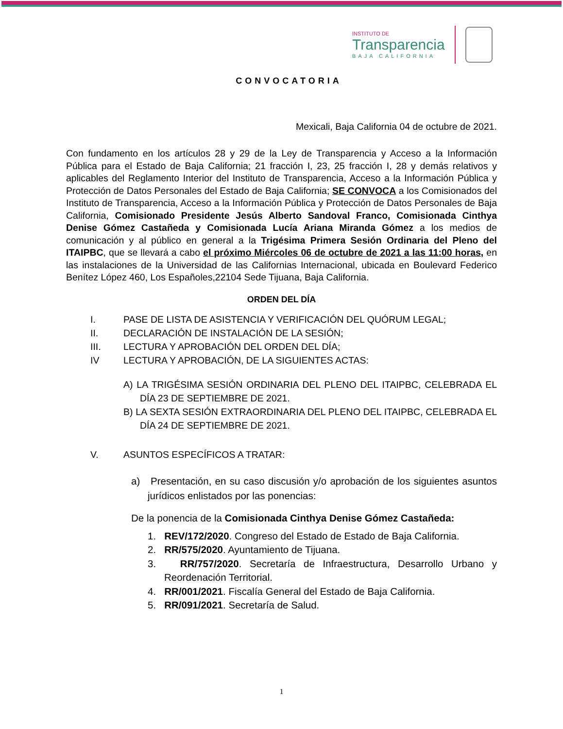INSTITUTO DE
Transparencia
BAJA CALIFORNIA
CONVOCATORIA
Mexicali, Baja California 04 de octubre de 2021.
Con fundamento en los artículos 28 y 29 de la Ley de Transparencia y Acceso a la Información Pública para el Estado de Baja California; 21 fracción I, 23, 25 fracción I, 28 y demás relativos y aplicables del Reglamento Interior del Instituto de Transparencia, Acceso a la Información Pública y Protección de Datos Personales del Estado de Baja California; SE CONVOCA a los Comisionados del Instituto de Transparencia, Acceso a la Información Pública y Protección de Datos Personales de Baja California, Comisionado Presidente Jesús Alberto Sandoval Franco, Comisionada Cinthya Denise Gómez Castañeda y Comisionada Lucía Ariana Miranda Gómez a los medios de comunicación y al público en general a la Trigésima Primera Sesión Ordinaria del Pleno del ITAIPBC, que se llevará a cabo el próximo Miércoles 06 de octubre de 2021 a las 11:00 horas, en las instalaciones de la Universidad de las Californias Internacional, ubicada en Boulevard Federico Benítez López 460, Los Españoles,22104 Sede Tijuana, Baja California.
ORDEN DEL DÍA
I. PASE DE LISTA DE ASISTENCIA Y VERIFICACIÓN DEL QUÓRUM LEGAL;
II. DECLARACIÓN DE INSTALACIÓN DE LA SESIÓN;
III. LECTURA Y APROBACIÓN DEL ORDEN DEL DÍA;
IV LECTURA Y APROBACIÓN, DE LA SIGUIENTES ACTAS:
A) LA TRIGÉSIMA SESIÓN ORDINARIA DEL PLENO DEL ITAIPBC, CELEBRADA EL DÍA 23 DE SEPTIEMBRE DE 2021.
B) LA SEXTA SESIÓN EXTRAORDINARIA DEL PLENO DEL ITAIPBC, CELEBRADA EL DÍA 24 DE SEPTIEMBRE DE 2021.
V. ASUNTOS ESPECÍFICOS A TRATAR:
a) Presentación, en su caso discusión y/o aprobación de los siguientes asuntos jurídicos enlistados por las ponencias:
De la ponencia de la Comisionada Cinthya Denise Gómez Castañeda:
1. REV/172/2020. Congreso del Estado de Estado de Baja California.
2. RR/575/2020. Ayuntamiento de Tijuana.
3. RR/757/2020. Secretaría de Infraestructura, Desarrollo Urbano y Reordenación Territorial.
4. RR/001/2021. Fiscalía General del Estado de Baja California.
5. RR/091/2021. Secretaría de Salud.
1